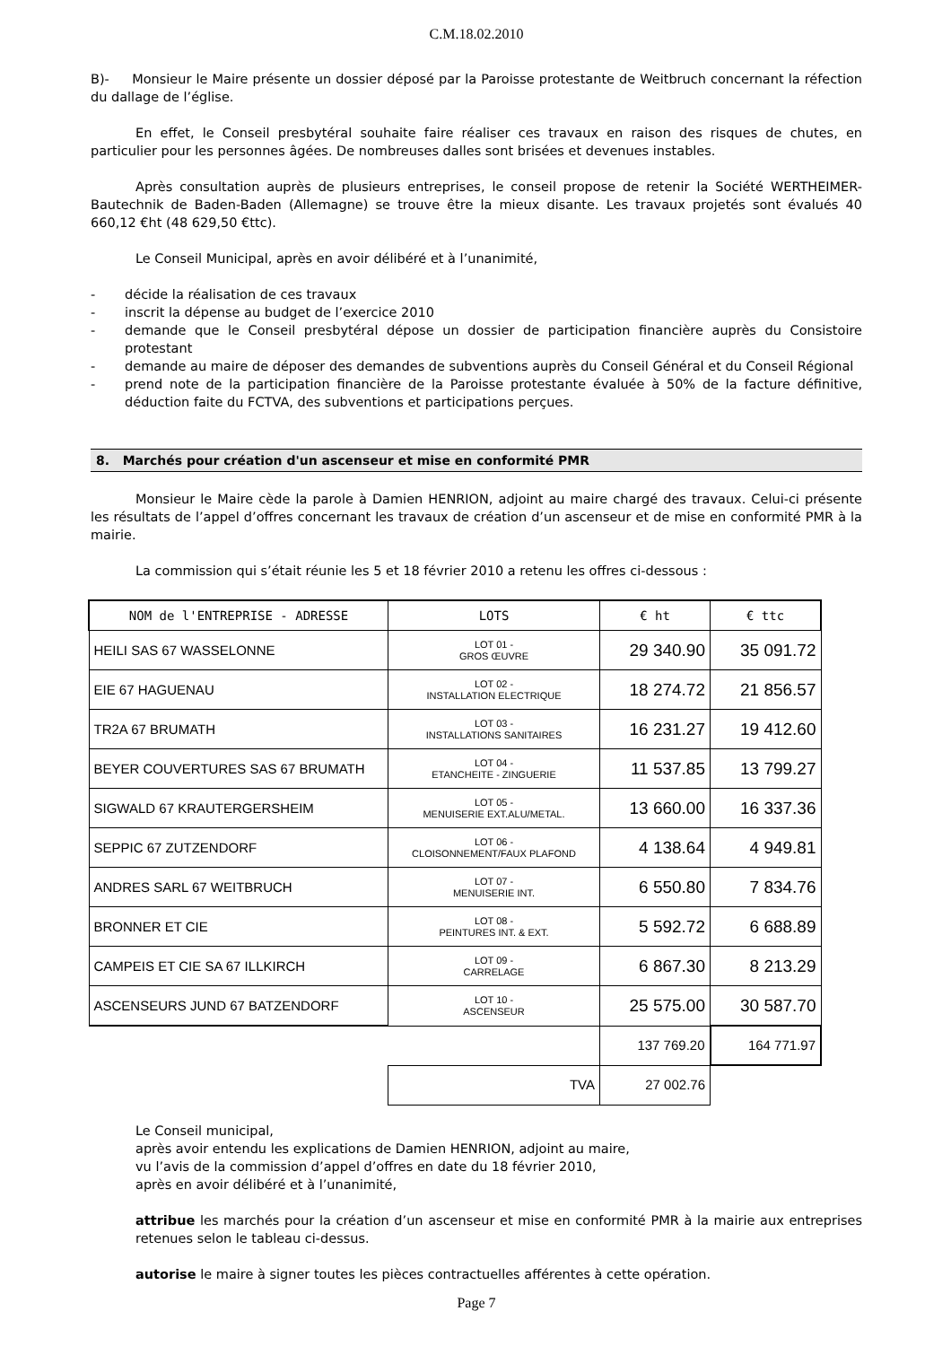C.M.18.02.2010
B)- Monsieur le Maire présente un dossier déposé par la Paroisse protestante de Weitbruch concernant la réfection du dallage de l’église.
En effet, le Conseil presbytéral souhaite faire réaliser ces travaux en raison des risques de chutes, en particulier pour les personnes âgées. De nombreuses dalles sont brisées et devenues instables.
Après consultation auprès de plusieurs entreprises, le conseil propose de retenir la Société WERTHEIMER-Bautechnik de Baden-Baden (Allemagne) se trouve être la mieux disante. Les travaux projetés sont évalués 40 660,12 €ht (48 629,50 €ttc).
Le Conseil Municipal, après en avoir délibéré et à l’unanimité,
- décide la réalisation de ces travaux
- inscrit la dépense au budget de l’exercice 2010
- demande que le Conseil presbytéral dépose un dossier de participation financière auprès du Consistoire protestant
- demande au maire de déposer des demandes de subventions auprès du Conseil Général et du Conseil Régional
- prend note de la participation financière de la Paroisse protestante évaluée à 50% de la facture définitive, déduction faite du FCTVA, des subventions et participations perçues.
8. Marchés pour création d'un ascenseur et mise en conformité PMR
Monsieur le Maire cède la parole à Damien HENRION, adjoint au maire chargé des travaux. Celui-ci présente les résultats de l’appel d’offres concernant les travaux de création d’un ascenseur et de mise en conformité PMR à la mairie.
La commission qui s’était réunie les 5 et 18 février 2010 a retenu les offres ci-dessous :
| NOM de l'ENTREPRISE - ADRESSE | LOTS | € ht | € ttc |
| --- | --- | --- | --- |
| HEILI SAS 67 WASSELONNE | LOT 01 - GROS ŒUVRE | 29 340.90 | 35 091.72 |
| EIE 67 HAGUENAU | LOT 02 - INSTALLATION ELECTRIQUE | 18 274.72 | 21 856.57 |
| TR2A 67 BRUMATH | LOT 03 - INSTALLATIONS SANITAIRES | 16 231.27 | 19 412.60 |
| BEYER COUVERTURES SAS 67 BRUMATH | LOT 04 - ETANCHEITE - ZINGUERIE | 11 537.85 | 13 799.27 |
| SIGWALD 67 KRAUTERGERSHEIM | LOT 05 - MENUISERIE EXT.ALU/METAL. | 13 660.00 | 16 337.36 |
| SEPPIC 67 ZUTZENDORF | LOT 06 - CLOISONNEMENT/FAUX PLAFOND | 4 138.64 | 4 949.81 |
| ANDRES SARL 67 WEITBRUCH | LOT 07 - MENUISERIE INT. | 6 550.80 | 7 834.76 |
| BRONNER ET CIE | LOT 08 - PEINTURES INT. & EXT. | 5 592.72 | 6 688.89 |
| CAMPEIS ET CIE SA 67 ILLKIRCH | LOT 09 - CARRELAGE | 6 867.30 | 8 213.29 |
| ASCENSEURS JUND 67 BATZENDORF | LOT 10 - ASCENSEUR | 25 575.00 | 30 587.70 |
| | | 137 769.20 | 164 771.97 |
| | TVA | 27 002.76 | |
Le Conseil municipal,
après avoir entendu les explications de Damien HENRION, adjoint au maire,
vu l’avis de la commission d’appel d’offres en date du 18 février 2010,
après en avoir délibéré et à l’unanimité,
attribue les marchés pour la création d’un ascenseur et mise en conformité PMR à la mairie aux entreprises retenues selon le tableau ci-dessus.
autorise le maire à signer toutes les pièces contractuelles afférentes à cette opération.
Page 7